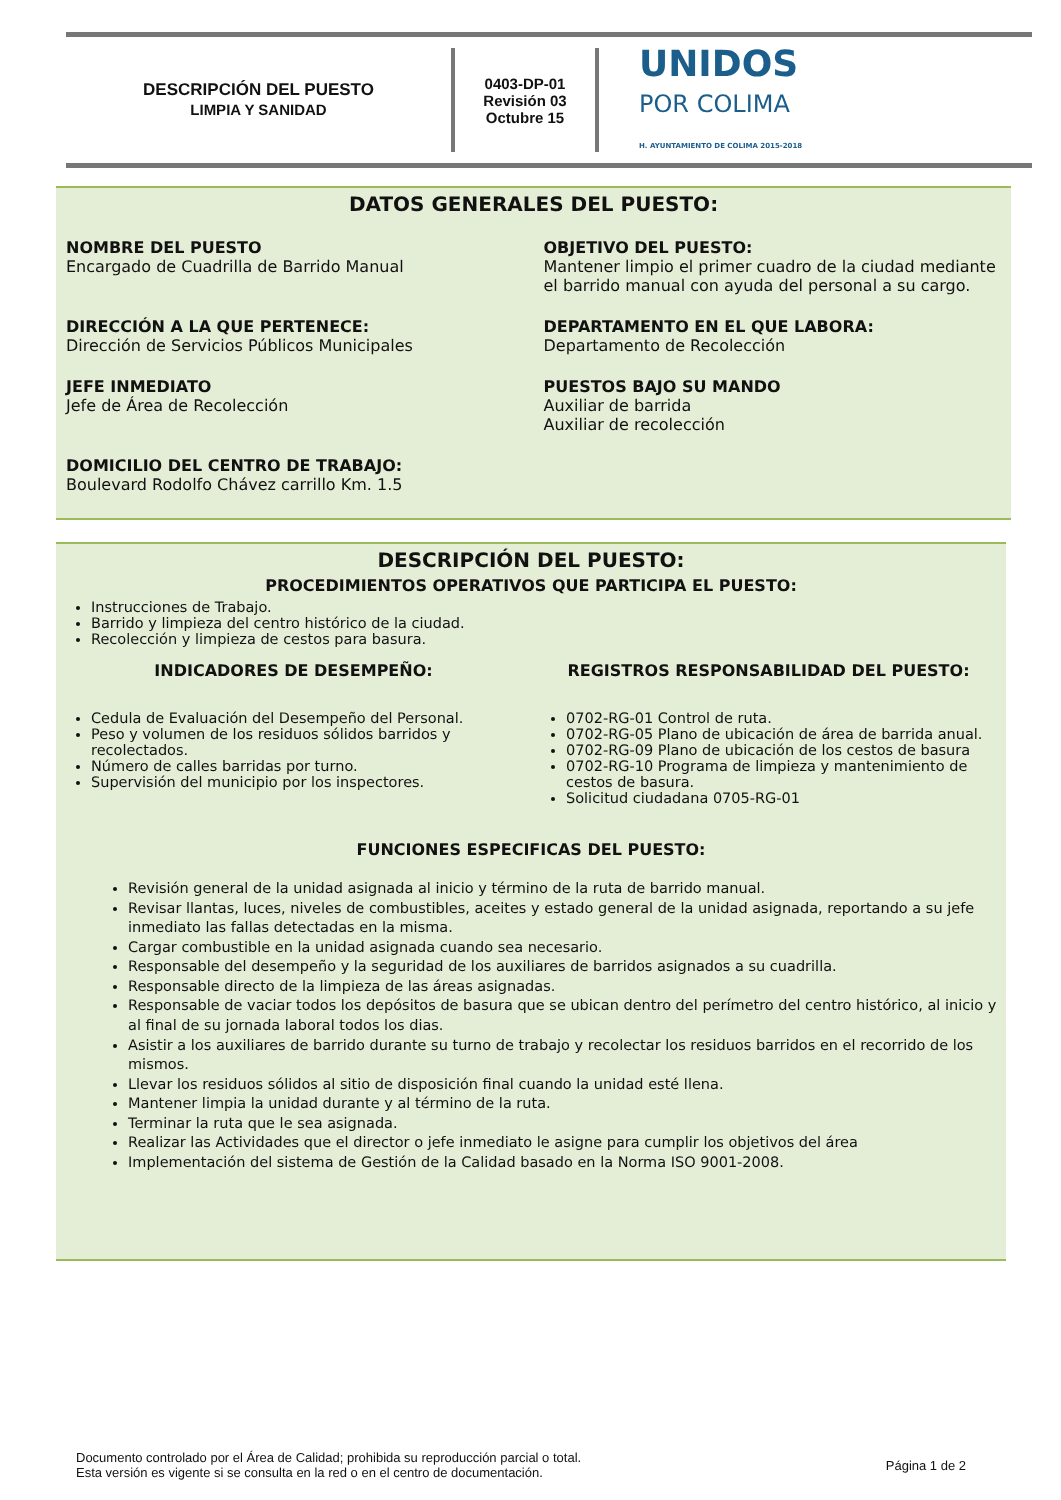DESCRIPCIÓN DEL PUESTO
LIMPIA Y SANIDAD
0403-DP-01
Revisión 03
Octubre 15
UNIDOS
POR COLIMA
H. AYUNTAMIENTO DE COLIMA 2015-2018
DATOS GENERALES DEL PUESTO:
NOMBRE DEL PUESTO
Encargado de Cuadrilla de Barrido Manual
OBJETIVO DEL PUESTO:
Mantener limpio el primer cuadro de la ciudad mediante el barrido manual con ayuda del personal a su cargo.
DIRECCIÓN A LA QUE PERTENECE:
Dirección de Servicios Públicos Municipales
DEPARTAMENTO EN EL QUE LABORA:
Departamento de Recolección
JEFE INMEDIATO
Jefe de Área de Recolección
PUESTOS BAJO SU MANDO
Auxiliar de barrida
Auxiliar de recolección
DOMICILIO DEL CENTRO DE TRABAJO:
Boulevard Rodolfo Chávez carrillo Km. 1.5
DESCRIPCIÓN DEL PUESTO:
PROCEDIMIENTOS OPERATIVOS QUE PARTICIPA EL PUESTO:
Instrucciones de Trabajo.
Barrido y limpieza del centro histórico de la ciudad.
Recolección y limpieza de cestos para basura.
INDICADORES DE DESEMPEÑO:
Cedula de Evaluación del Desempeño del Personal.
Peso y volumen de los residuos sólidos barridos y recolectados.
Número de calles barridas por turno.
Supervisión del municipio por los inspectores.
REGISTROS RESPONSABILIDAD DEL PUESTO:
0702-RG-01 Control de ruta.
0702-RG-05 Plano de ubicación de área de barrida anual.
0702-RG-09 Plano de ubicación de los cestos de basura
0702-RG-10 Programa de limpieza y mantenimiento de cestos de basura.
Solicitud ciudadana 0705-RG-01
FUNCIONES ESPECIFICAS DEL PUESTO:
Revisión general de la unidad asignada al inicio y término de la ruta de barrido manual.
Revisar llantas, luces, niveles de combustibles, aceites y estado general de la unidad asignada, reportando a su jefe inmediato las fallas detectadas en la misma.
Cargar combustible en la unidad asignada cuando sea necesario.
Responsable del desempeño y la seguridad de los auxiliares de barridos asignados a su cuadrilla.
Responsable directo de la limpieza de las áreas asignadas.
Responsable de vaciar todos los depósitos de basura que se ubican dentro del perímetro del centro histórico, al inicio y al final de su jornada laboral todos los dias.
Asistir a los auxiliares de barrido durante su turno de trabajo y recolectar los residuos barridos en el recorrido de los mismos.
Llevar los residuos sólidos al sitio de disposición final cuando la unidad esté llena.
Mantener limpia la unidad durante y al término de la ruta.
Terminar la ruta que le sea asignada.
Realizar las Actividades que el director o jefe inmediato le asigne para cumplir los objetivos del área
Implementación del sistema de Gestión de la Calidad basado en la Norma ISO 9001-2008.
Documento controlado por el Área de Calidad; prohibida su reproducción parcial o total.
Esta versión es vigente si se consulta en la red o en el centro de documentación.
Página 1 de 2